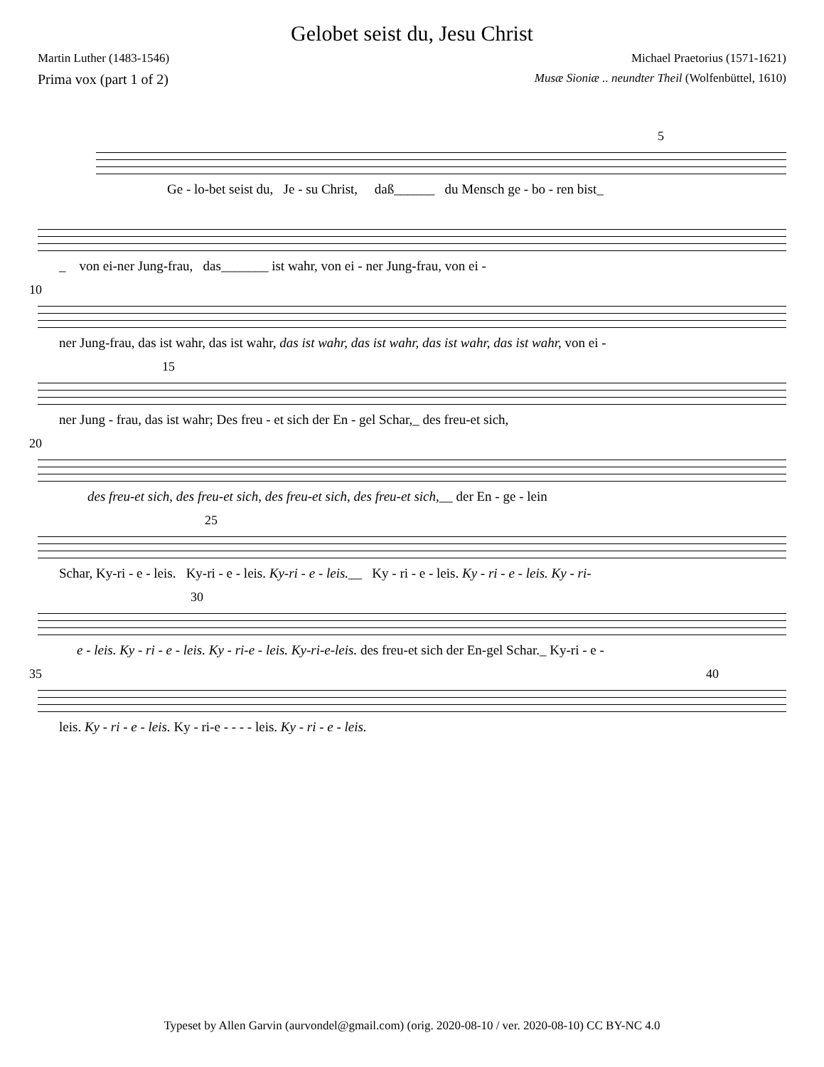Gelobet seist du, Jesu Christ
Martin Luther (1483-1546) Michael Praetorius (1571-1621)
Prima vox (part 1 of 2) Musæ Sioniæ .. neundter Theil (Wolfenbüttel, 1610)
5
Ge - lo-bet seist du, Je - su Christ, daß______ du Mensch ge - bo - ren bist_
_ von ei-ner Jung-frau, das_______ ist wahr, von ei - ner Jung-frau, von ei -
10
ner Jung-frau, das ist wahr, das ist wahr, das ist wahr, das ist wahr, das ist wahr, das ist wahr, von ei -
15
ner Jung - frau, das ist wahr; Des freu - et sich der En - gel Schar,_ des freu-et sich,
20
des freu-et sich, des freu-et sich, des freu-et sich, des freu-et sich,__ der En - ge - lein
25
Schar, Ky-ri - e - leis. Ky-ri - e - leis. Ky-ri - e - leis.__ Ky - ri - e - leis. Ky - ri - e - leis. Ky - ri-
30
e - leis. Ky - ri - e - leis. Ky - ri-e - leis. Ky-ri-e-leis. des freu-et sich der En-gel Schar._ Ky-ri - e -
35 40
leis. Ky - ri - e - leis. Ky - ri-e - - - - leis. Ky - ri - e - leis.
Typeset by Allen Garvin (aurvondel@gmail.com) (orig. 2020-08-10 / ver. 2020-08-10) CC BY-NC 4.0